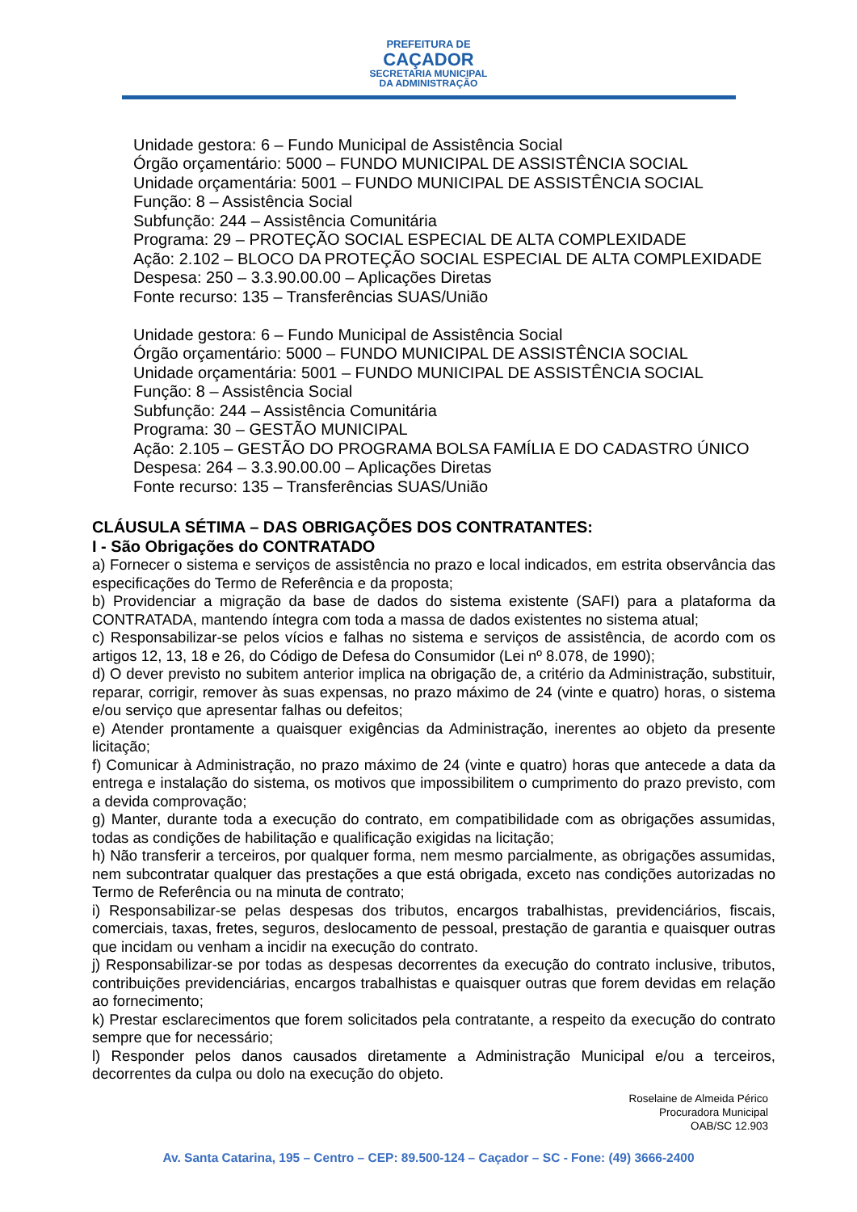PREFEITURA DE
CAÇADOR
SECRETARIA MUNICIPAL
DA ADMINISTRAÇÃO
Unidade gestora: 6 – Fundo Municipal de Assistência Social
Órgão orçamentário: 5000 – FUNDO MUNICIPAL DE ASSISTÊNCIA SOCIAL
Unidade orçamentária: 5001 – FUNDO MUNICIPAL DE ASSISTÊNCIA SOCIAL
Função: 8 – Assistência Social
Subfunção: 244 – Assistência Comunitária
Programa: 29 – PROTEÇÃO SOCIAL ESPECIAL DE ALTA COMPLEXIDADE
Ação: 2.102 – BLOCO DA PROTEÇÃO SOCIAL ESPECIAL DE ALTA COMPLEXIDADE
Despesa: 250 – 3.3.90.00.00 – Aplicações Diretas
Fonte recurso: 135 – Transferências SUAS/União
Unidade gestora: 6 – Fundo Municipal de Assistência Social
Órgão orçamentário: 5000 – FUNDO MUNICIPAL DE ASSISTÊNCIA SOCIAL
Unidade orçamentária: 5001 – FUNDO MUNICIPAL DE ASSISTÊNCIA SOCIAL
Função: 8 – Assistência Social
Subfunção: 244 – Assistência Comunitária
Programa: 30 – GESTÃO MUNICIPAL
Ação: 2.105 – GESTÃO DO PROGRAMA BOLSA FAMÍLIA E DO CADASTRO ÚNICO
Despesa: 264 – 3.3.90.00.00 – Aplicações Diretas
Fonte recurso: 135 – Transferências SUAS/União
CLÁUSULA SÉTIMA – DAS OBRIGAÇÕES DOS CONTRATANTES:
I - São Obrigações do CONTRATADO
a) Fornecer o sistema e serviços de assistência no prazo e local indicados, em estrita observância das especificações do Termo de Referência e da proposta;
b) Providenciar a migração da base de dados do sistema existente (SAFI) para a plataforma da CONTRATADA, mantendo íntegra com toda a massa de dados existentes no sistema atual;
c) Responsabilizar-se pelos vícios e falhas no sistema e serviços de assistência, de acordo com os artigos 12, 13, 18 e 26, do Código de Defesa do Consumidor (Lei nº 8.078, de 1990);
d) O dever previsto no subitem anterior implica na obrigação de, a critério da Administração, substituir, reparar, corrigir, remover às suas expensas, no prazo máximo de 24 (vinte e quatro) horas, o sistema e/ou serviço que apresentar falhas ou defeitos;
e) Atender prontamente a quaisquer exigências da Administração, inerentes ao objeto da presente licitação;
f) Comunicar à Administração, no prazo máximo de 24 (vinte e quatro) horas que antecede a data da entrega e instalação do sistema, os motivos que impossibilitem o cumprimento do prazo previsto, com a devida comprovação;
g) Manter, durante toda a execução do contrato, em compatibilidade com as obrigações assumidas, todas as condições de habilitação e qualificação exigidas na licitação;
h) Não transferir a terceiros, por qualquer forma, nem mesmo parcialmente, as obrigações assumidas, nem subcontratar qualquer das prestações a que está obrigada, exceto nas condições autorizadas no Termo de Referência ou na minuta de contrato;
i) Responsabilizar-se pelas despesas dos tributos, encargos trabalhistas, previdenciários, fiscais, comerciais, taxas, fretes, seguros, deslocamento de pessoal, prestação de garantia e quaisquer outras que incidam ou venham a incidir na execução do contrato.
j) Responsabilizar-se por todas as despesas decorrentes da execução do contrato inclusive, tributos, contribuições previdenciárias, encargos trabalhistas e quaisquer outras que forem devidas em relação ao fornecimento;
k) Prestar esclarecimentos que forem solicitados pela contratante, a respeito da execução do contrato sempre que for necessário;
l) Responder pelos danos causados diretamente a Administração Municipal e/ou a terceiros, decorrentes da culpa ou dolo na execução do objeto.
Roselaine de Almeida Périco
Procuradora Municipal
OAB/SC 12.903
Av. Santa Catarina, 195 – Centro – CEP: 89.500-124 – Caçador – SC - Fone: (49) 3666-2400